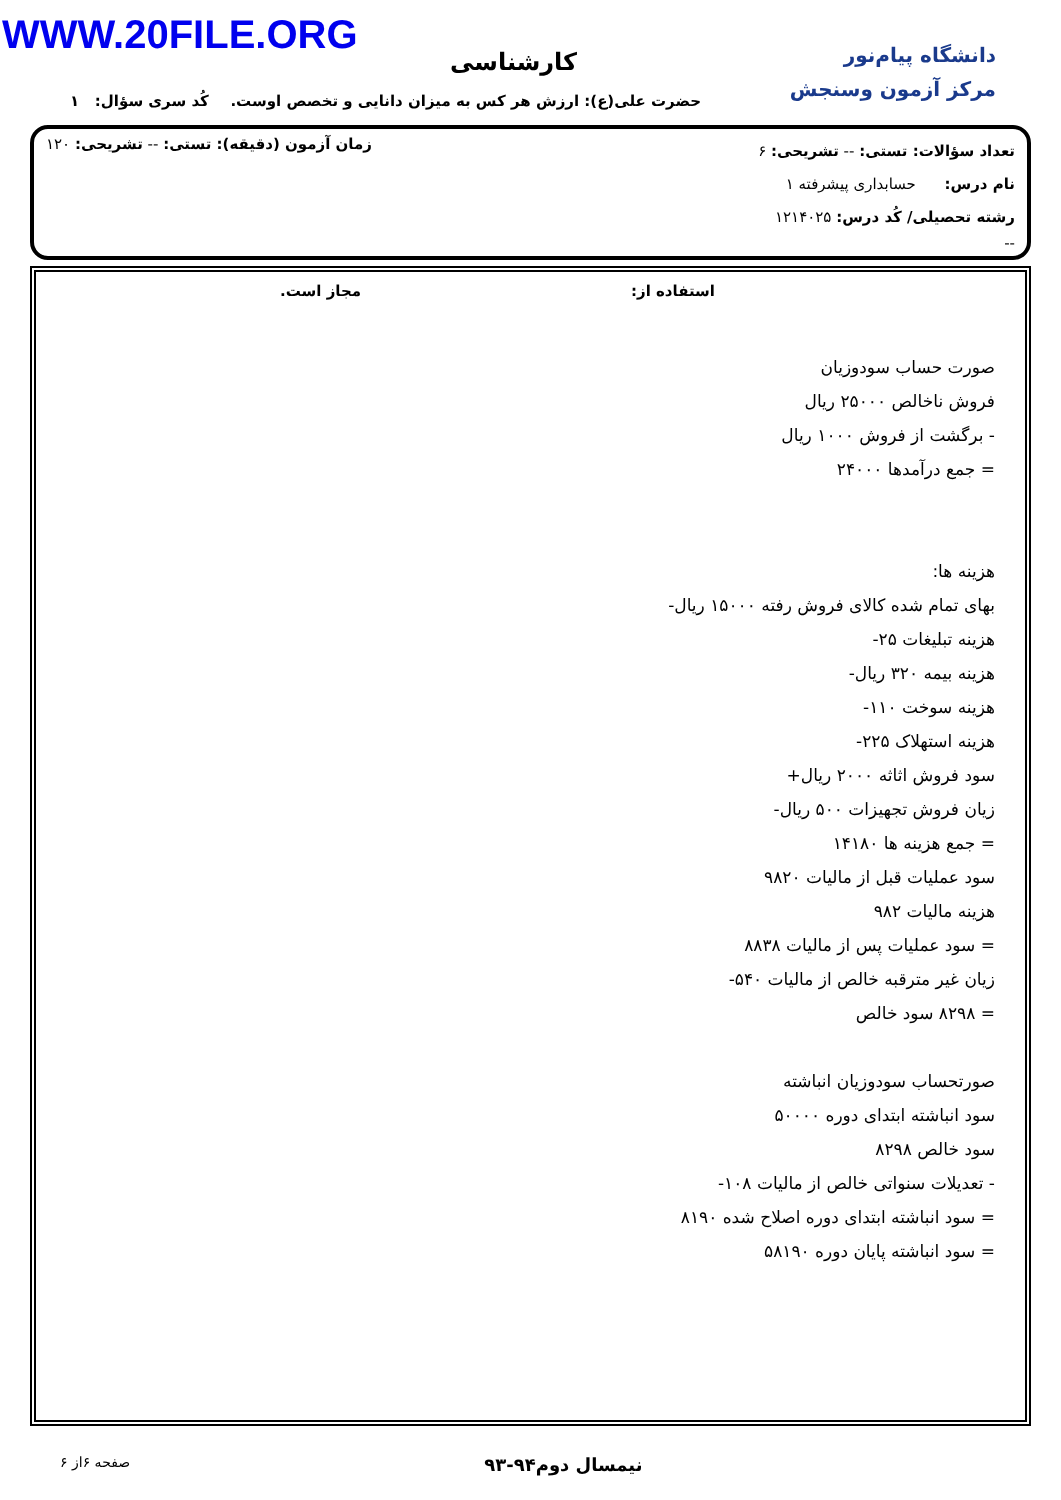WWW.20FILE.ORG
دانشگاه پیام‌نور
مرکز آزمون وسنجش
کارشناسی
حضرت علی(ع): ارزش هر کس به میزان دانایی و تخصص اوست.
کُد سری سؤال: ۱
تعداد سؤالات: تستی: -- تشریحی: ۶
زمان آزمون (دقیقه): تستی: -- تشریحی: ۱۲۰
نام درس: حسابداری پیشرفته ۱
رشته تحصیلی/ کُد درس: ۱۲۱۴۰۲۵
--
استفاده از: مجاز است.
صورت حساب سودوزیان
فروش ناخالص ۲۵۰۰۰ ریال
- برگشت از فروش ۱۰۰۰ ریال
= جمع درآمدها ۲۴۰۰۰
هزینه ها:
بهای تمام شده کالای فروش رفته ۱۵۰۰۰ ریال-
هزینه تبلیغات ۲۵-
هزینه بیمه ۳۲۰ ریال-
هزینه سوخت ۱۱۰-
هزینه استهلاک ۲۲۵-
سود فروش اثاثه ۲۰۰۰ ریال+
زیان فروش تجهیزات ۵۰۰ ریال-
= جمع هزینه ها ۱۴۱۸۰
سود عملیات قبل از مالیات ۹۸۲۰
هزینه مالیات ۹۸۲
= سود عملیات پس از مالیات ۸۸۳۸
زیان غیر مترقبه خالص از مالیات ۵۴۰-
= ۸۲۹۸ سود خالص
صورتحساب سودوزیان انباشته
سود انباشته ابتدای دوره ۵۰۰۰۰
سود خالص ۸۲۹۸
- تعدیلات سنواتی خالص از مالیات ۱۰۸-
= سود انباشته ابتدای دوره اصلاح شده ۸۱۹۰
= سود انباشته پایان دوره ۵۸۱۹۰
. نیمسال دوم۹۴-۹۳ صفحه ۶از ۶